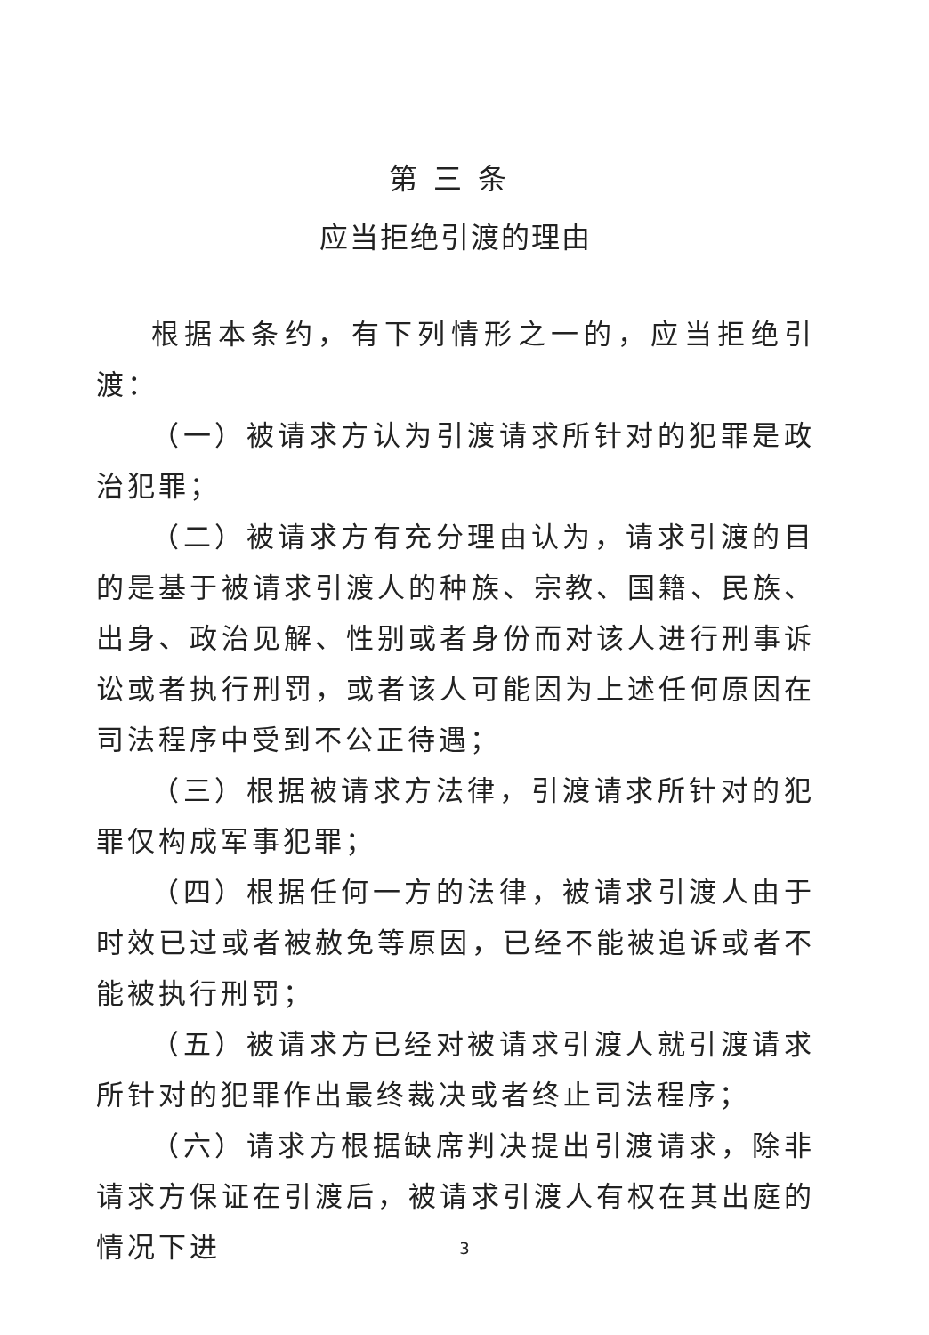第三条
应当拒绝引渡的理由
根据本条约，有下列情形之一的，应当拒绝引渡：
（一）被请求方认为引渡请求所针对的犯罪是政治犯罪；
（二）被请求方有充分理由认为，请求引渡的目的是基于被请求引渡人的种族、宗教、国籍、民族、出身、政治见解、性别或者身份而对该人进行刑事诉讼或者执行刑罚，或者该人可能因为上述任何原因在司法程序中受到不公正待遇；
（三）根据被请求方法律，引渡请求所针对的犯罪仅构成军事犯罪；
（四）根据任何一方的法律，被请求引渡人由于时效已过或者被赦免等原因，已经不能被追诉或者不能被执行刑罚；
（五）被请求方已经对被请求引渡人就引渡请求所针对的犯罪作出最终裁决或者终止司法程序；
（六）请求方根据缺席判决提出引渡请求，除非请求方保证在引渡后，被请求引渡人有权在其出庭的情况下进
3